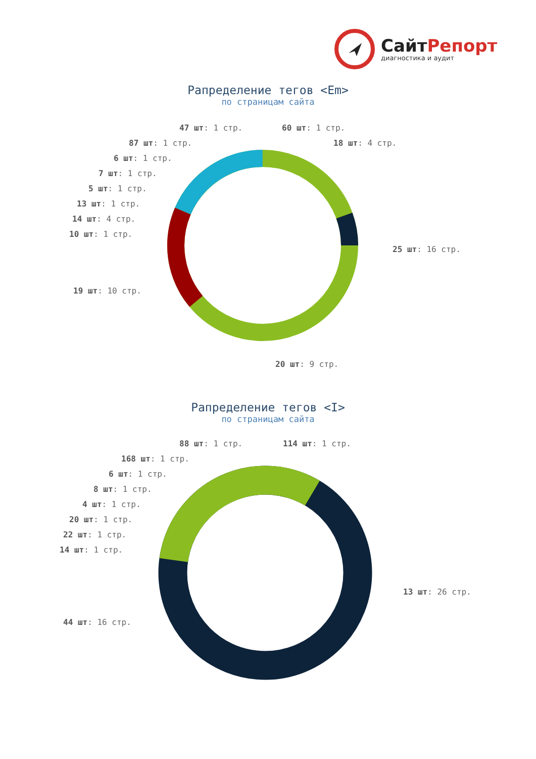СайтРепорт
диагностика и аудит
Рапределение тегов <Em>
по страницам сайта
47 шт: 1 стр. 60 шт: 1 стр.
87 шт: 1 стр. 18 шт: 4 стр.
6 шт: 1 стр.
7 шт: 1 стр.
5 шт: 1 стр.
13 шт: 1 стр.
14 шт: 4 стр.
10 шт: 1 стр.
25 шт: 16 стр.
19 шт: 10 стр.
20 шт: 9 стр.
Рапределение тегов <I>
по страницам сайта
88 шт: 1 стр. 114 шт: 1 стр.
168 шт: 1 стр.
6 шт: 1 стр.
8 шт: 1 стр.
4 шт: 1 стр.
20 шт: 1 стр.
22 шт: 1 стр.
14 шт: 1 стр.
13 шт: 26 стр.
44 шт: 16 стр.